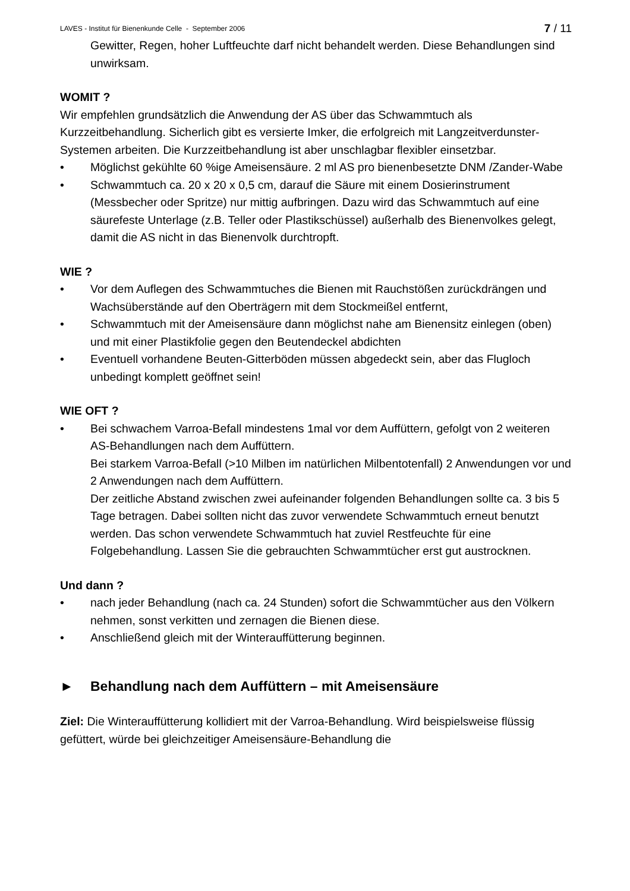LAVES - Institut für Bienenkunde Celle - September 2006 7 / 11
Gewitter, Regen, hoher Luftfeuchte darf nicht behandelt werden. Diese Behandlungen sind unwirksam.
WOMIT ?
Wir empfehlen grundsätzlich die Anwendung der AS über das Schwammtuch als Kurzzeitbehandlung. Sicherlich gibt es versierte Imker, die erfolgreich mit Langzeitverdunster-Systemen arbeiten. Die Kurzzeitbehandlung ist aber unschlagbar flexibler einsetzbar.
• Möglichst gekühlte 60 %ige Ameisensäure. 2 ml AS pro bienenbesetzte DNM /Zander-Wabe
• Schwammtuch ca. 20 x 20 x 0,5 cm, darauf die Säure mit einem Dosierinstrument (Messbecher oder Spritze) nur mittig aufbringen. Dazu wird das Schwammtuch auf eine säurefeste Unterlage (z.B. Teller oder Plastikschüssel) außerhalb des Bienenvolkes gelegt, damit die AS nicht in das Bienenvolk durchtropft.
WIE ?
• Vor dem Auflegen des Schwammtuches die Bienen mit Rauchstößen zurückdrängen und Wachsüberstände auf den Oberträgern mit dem Stockmeißel entfernt,
• Schwammtuch mit der Ameisensäure dann möglichst nahe am Bienensitz einlegen (oben) und mit einer Plastikfolie gegen den Beutendeckel abdichten
• Eventuell vorhandene Beuten-Gitterböden müssen abgedeckt sein, aber das Flugloch unbedingt komplett geöffnet sein!
WIE OFT ?
• Bei schwachem Varroa-Befall mindestens 1mal vor dem Auffüttern, gefolgt von 2 weiteren AS-Behandlungen nach dem Auffüttern.
Bei starkem Varroa-Befall (>10 Milben im natürlichen Milbentotenfall) 2 Anwendungen vor und 2 Anwendungen nach dem Auffüttern.
Der zeitliche Abstand zwischen zwei aufeinander folgenden Behandlungen sollte ca. 3 bis 5 Tage betragen. Dabei sollten nicht das zuvor verwendete Schwammtuch erneut benutzt werden. Das schon verwendete Schwammtuch hat zuviel Restfeuchte für eine Folgebehandlung. Lassen Sie die gebrauchten Schwammtücher erst gut austrocknen.
Und dann ?
• nach jeder Behandlung (nach ca. 24 Stunden) sofort die Schwammtücher aus den Völkern nehmen, sonst verkitten und zernagen die Bienen diese.
• Anschließend gleich mit der Winterauffütterung beginnen.
► Behandlung nach dem Auffüttern – mit Ameisensäure
Ziel: Die Winterauffütterung kollidiert mit der Varroa-Behandlung. Wird beispielsweise flüssig gefüttert, würde bei gleichzeitiger Ameisensäure-Behandlung die